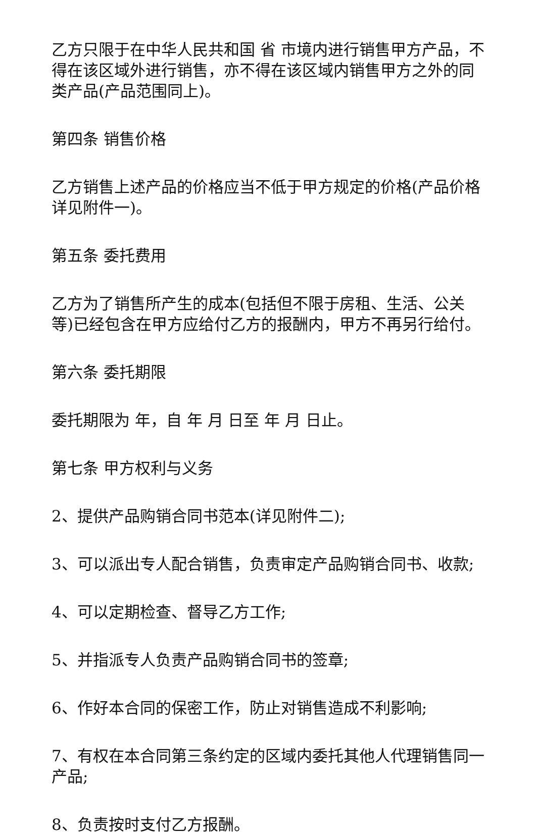乙方只限于在中华人民共和国 省 市境内进行销售甲方产品，不得在该区域外进行销售，亦不得在该区域内销售甲方之外的同类产品(产品范围同上)。
第四条 销售价格
乙方销售上述产品的价格应当不低于甲方规定的价格(产品价格详见附件一)。
第五条 委托费用
乙方为了销售所产生的成本(包括但不限于房租、生活、公关等)已经包含在甲方应给付乙方的报酬内，甲方不再另行给付。
第六条 委托期限
委托期限为 年，自 年 月 日至 年 月 日止。
第七条 甲方权利与义务
2、提供产品购销合同书范本(详见附件二);
3、可以派出专人配合销售，负责审定产品购销合同书、收款;
4、可以定期检查、督导乙方工作;
5、并指派专人负责产品购销合同书的签章;
6、作好本合同的保密工作，防止对销售造成不利影响;
7、有权在本合同第三条约定的区域内委托其他人代理销售同一产品;
8、负责按时支付乙方报酬。